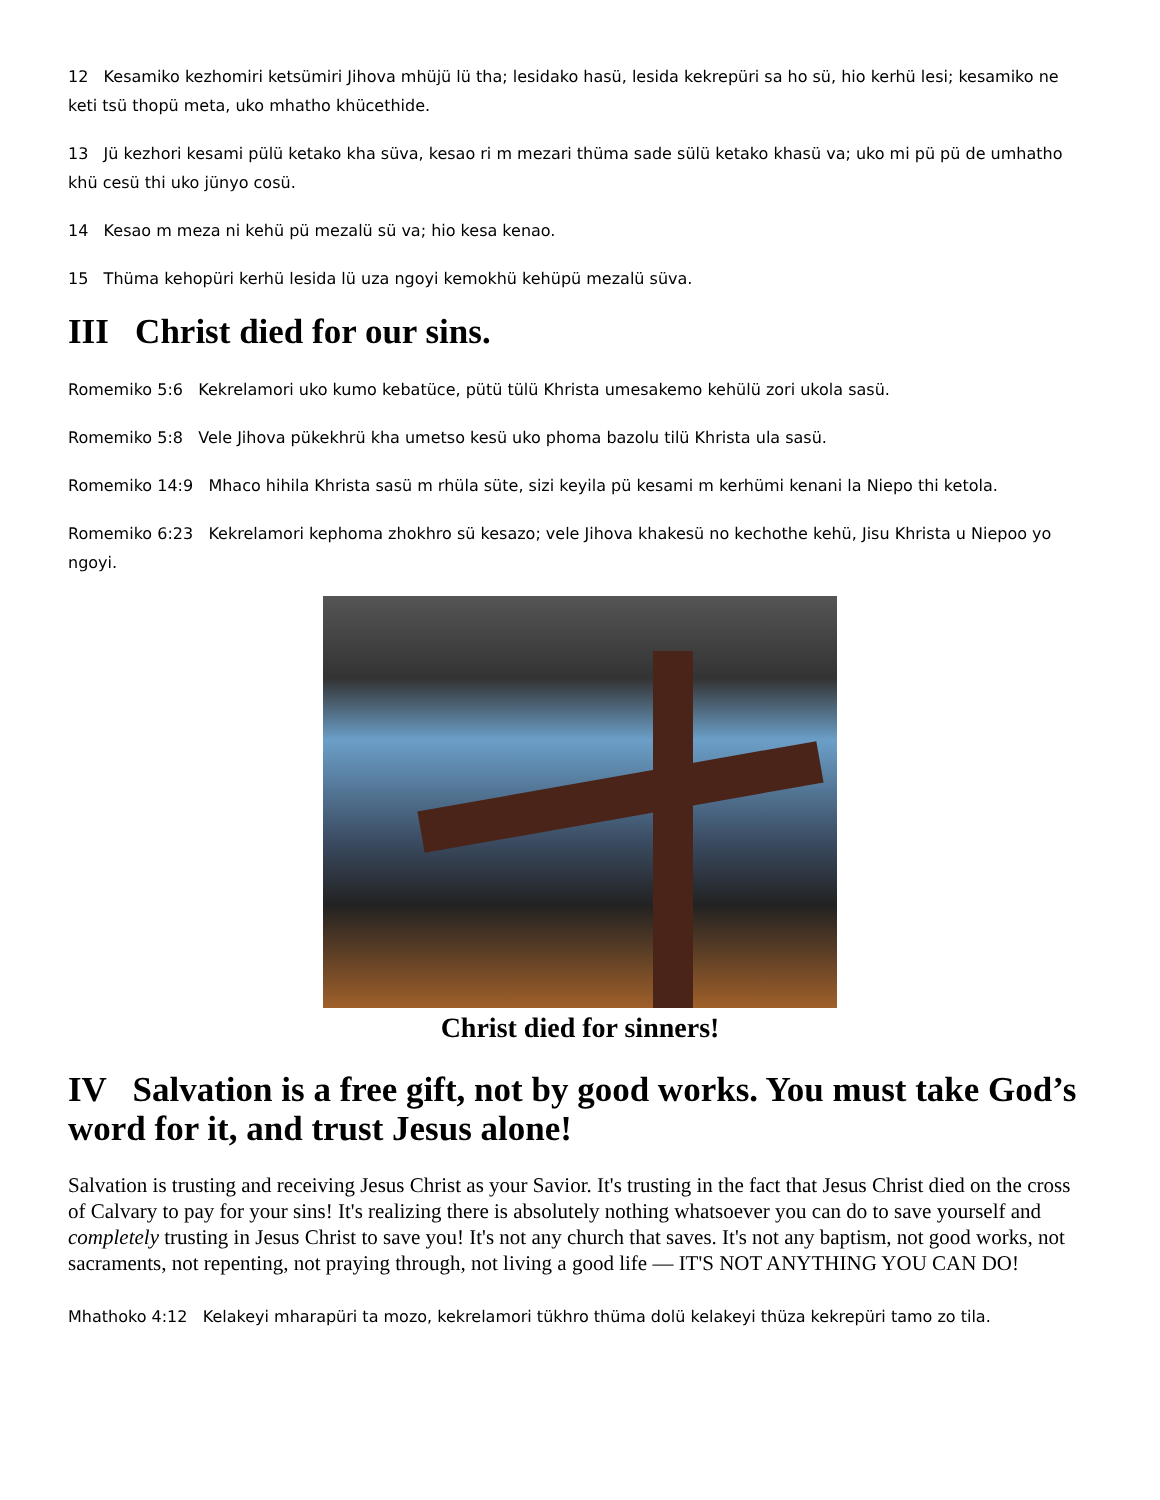12 Kesamiko kezhomiri ketsümiri Jihova mhüjü lü tha; lesidako hasü, lesida kekrepüri sa ho sü, hio kerhü lesi; kesamiko ne keti tsü thopü meta, uko mhatho khücethide.
13 Jü kezhori kesami pülü ketako kha süva, kesao ri m mezari thüma sade sülü ketako khasü va; uko mi pü pü de umhatho khü cesü thi uko jünyo cosü.
14 Kesao m meza ni kehü pü mezalü sü va; hio kesa kenao.
15 Thüma kehopüri kerhü lesida lü uza ngoyi kemokhü kehüpü mezalü süva.
III Christ died for our sins.
Romemiko 5:6 Kekrelamori uko kumo kebatüce, pütü tülü Khrista umesakemo kehülü zori ukola sasü.
Romemiko 5:8 Vele Jihova pükekhrü kha umetso kesü uko phoma bazolu tilü Khrista ula sasü.
Romemiko 14:9 Mhaco hihila Khrista sasü m rhüla süte, sizi keyila pü kesami m kerhümi kenani la Niepo thi ketola.
Romemiko 6:23 Kekrelamori kephoma zhokhro sü kesazo; vele Jihova khakesü no kechothe kehü, Jisu Khrista u Niepoo yo ngoyi.
Christ died for sinners!
IV Salvation is a free gift, not by good works. You must take God’s word for it, and trust Jesus alone!
Salvation is trusting and receiving Jesus Christ as your Savior. It's trusting in the fact that Jesus Christ died on the cross of Calvary to pay for your sins! It's realizing there is absolutely nothing whatsoever you can do to save yourself and completely trusting in Jesus Christ to save you! It's not any church that saves. It's not any baptism, not good works, not sacraments, not repenting, not praying through, not living a good life — IT'S NOT ANYTHING YOU CAN DO!
Mhathoko 4:12 Kelakeyi mharapüri ta mozo, kekrelamori tükhro thüma dolü kelakeyi thüza kekrepüri tamo zo tila.